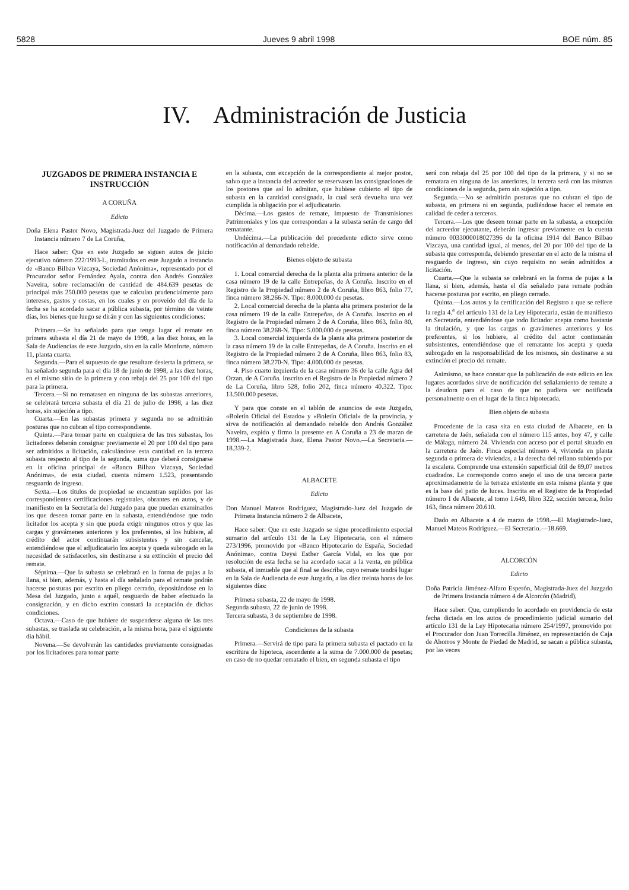5828 Jueves 9 abril 1998 BOE núm. 85
IV. Administración de Justicia
JUZGADOS DE PRIMERA INSTANCIA E INSTRUCCIÓN
A CORUÑA
Edicto
Doña Elena Pastor Novo, Magistrada-Juez del Juzgado de Primera Instancia número 7 de La Coruña,
Hace saber: Que en este Juzgado se siguen autos de juicio ejecutivo número 222/1993-L, tramitados en este Juzgado a instancia de «Banco Bilbao Vizcaya, Sociedad Anónima», representado por el Procurador señor Fernández Ayala, contra don Andrés González Naveira, sobre reclamación de cantidad de 484.639 pesetas de principal más 250.000 pesetas que se calculan prudencialmente para intereses, gastos y costas, en los cuales y en proveído del día de la fecha se ha acordado sacar a pública subasta, por término de veinte días, los bienes que luego se dirán y con las siguientes condiciones:
Primera.—Se ha señalado para que tenga lugar el remate en primera subasta el día 21 de mayo de 1998, a las diez horas, en la Sala de Audiencias de este Juzgado, sito en la calle Monforte, número 11, planta cuarta.
Segunda.—Para el supuesto de que resultare desierta la primera, se ha señalado segunda para el día 18 de junio de 1998, a las diez horas, en el mismo sitio de la primera y con rebaja del 25 por 100 del tipo para la primera.
Tercera.—Si no rematasen en ninguna de las subastas anteriores, se celebrará tercera subasta el día 21 de julio de 1998, a las diez horas, sin sujeción a tipo.
Cuarta.—En las subastas primera y segunda no se admitirán posturas que no cubran el tipo correspondiente.
Quinta.—Para tomar parte en cualquiera de las tres subastas, los licitadores deberán consignar previamente el 20 por 100 del tipo para ser admitidos a licitación, calculándose esta cantidad en la tercera subasta respecto al tipo de la segunda, suma que deberá consignarse en la oficina principal de «Banco Bilbao Vizcaya, Sociedad Anónima», de esta ciudad, cuenta número 1.523, presentando resguardo de ingreso.
Sexta.—Los títulos de propiedad se encuentran suplidos por las correspondientes certificaciones registrales, obrantes en autos, y de manifiesto en la Secretaría del Juzgado para que puedan examinarlos los que deseen tomar parte en la subasta, entendiéndose que todo licitador los acepta y sin que pueda exigir ningunos otros y que las cargas y gravámenes anteriores y los preferentes, si los hubiere, al crédito del actor continuarán subsistentes y sin cancelar, entendiéndose que el adjudicatario los acepta y queda subrogado en la necesidad de satisfacerlos, sin destinarse a su extinción el precio del remate.
Séptima.—Que la subasta se celebrará en la forma de pujas a la llana, si bien, además, y hasta el día señalado para el remate podrán hacerse posturas por escrito en pliego cerrado, depositándose en la Mesa del Juzgado, junto a aquél, resguardo de haber efectuado la consignación, y en dicho escrito constará la aceptación de dichas condiciones.
Octava.—Caso de que hubiere de suspenderse alguna de las tres subastas, se traslada su celebración, a la misma hora, para el siguiente día hábil.
Novena.—Se devolverán las cantidades previamente consignadas por los licitadores para tomar parte
en la subasta, con excepción de la correspondiente al mejor postor, salvo que a instancia del acreedor se reservasen las consignaciones de los postores que así lo admitan, que hubiese cubierto el tipo de subasta en la cantidad consignada, la cual será devuelta una vez cumplida la obligación por el adjudicatario.
Décima.—Los gastos de remate, Impuesto de Transmisiones Patrimoniales y los que correspondan a la subasta serán de cargo del rematante.
Undécima.—La publicación del precedente edicto sirve como notificación al demandado rebelde.
Bienes objeto de subasta
1. Local comercial derecha de la planta alta primera anterior de la casa número 19 de la calle Entrepeñas, de A Coruña. Inscrito en el Registro de la Propiedad número 2 de A Coruña, libro 863, folio 77, finca número 38.266-N. Tipo: 8.000.000 de pesetas.
2. Local comercial derecha de la planta alta primera posterior de la casa número 19 de la calle Entrepeñas, de A Coruña. Inscrito en el Registro de la Propiedad número 2 de A Coruña, libro 863, folio 80, finca número 38.268-N. Tipo: 5.000.000 de pesetas.
3. Local comercial izquierda de la planta alta primera posterior de la casa número 19 de la calle Entrepeñas, de A Coruña. Inscrito en el Registro de la Propiedad número 2 de A Coruña, libro 863, folio 83, finca número 38.270-N. Tipo: 4.000.000 de pesetas.
4. Piso cuarto izquierda de la casa número 36 de la calle Agra del Orzan, de A Coruña. Inscrito en el Registro de la Propiedad número 2 de La Coruña, libro 528, folio 202, finca número 40.322. Tipo: 13.500.000 pesetas.
Y para que conste en el tablón de anuncios de este Juzgado, «Boletín Oficial del Estado» y «Boletín Oficial» de la provincia, y sirva de notificación al demandado rebelde don Andrés González Naveira, expido y firmo la presente en A Coruña a 23 de marzo de 1998.—La Magistrada Juez, Elena Pastor Novo.—La Secretaria.—18.339-2.
ALBACETE
Edicto
Don Manuel Mateos Rodríguez, Magistrado-Juez del Juzgado de Primera Instancia número 2 de Albacete,
Hace saber: Que en este Juzgado se sigue procedimiento especial sumario del artículo 131 de la Ley Hipotecaria, con el número 273/1996, promovido por «Banco Hipotecario de España, Sociedad Anónima», contra Deysi Esther García Vidal, en los que por resolución de esta fecha se ha acordado sacar a la venta, en pública subasta, el inmueble que al final se describe, cuyo remate tendrá lugar en la Sala de Audiencia de este Juzgado, a las diez treinta horas de los siguientes días:
Primera subasta, 22 de mayo de 1998.
Segunda subasta, 22 de junio de 1998.
Tercera subasta, 3 de septiembre de 1998.
Condiciones de la subasta
Primera.—Servirá de tipo para la primera subasta el pactado en la escritura de hipoteca, ascendente a la suma de 7.000.000 de pesetas; en caso de no quedar rematado el bien, en segunda subasta el tipo
será con rebaja del 25 por 100 del tipo de la primera, y si no se rematara en ninguna de las anteriores, la tercera será con las mismas condiciones de la segunda, pero sin sujeción a tipo.
Segunda.—No se admitirán posturas que no cubran el tipo de subasta, en primera ni en segunda, pudiéndose hacer el remate en calidad de ceder a terceros.
Tercera.—Los que deseen tomar parte en la subasta, a excepción del acreedor ejecutante, deberán ingresar previamente en la cuenta número 0033000018027396 de la oficina 1914 del Banco Bilbao Vizcaya, una cantidad igual, al menos, del 20 por 100 del tipo de la subasta que corresponda, debiendo presentar en el acto de la misma el resguardo de ingreso, sin cuyo requisito no serán admitidos a licitación.
Cuarta.—Que la subasta se celebrará en la forma de pujas a la llana, si bien, además, hasta el día señalado para remate podrán hacerse posturas por escrito, en pliego cerrado.
Quinta.—Los autos y la certificación del Registro a que se refiere la regla 4.<sup>a</sup> del artículo 131 de la Ley Hipotecaria, están de manifiesto en Secretaría, entendiéndose que todo licitador acepta como bastante la titulación, y que las cargas o gravámenes anteriores y los preferentes, si los hubiere, al crédito del actor continuarán subsistentes, entendiéndose que el rematante los acepta y queda subrogado en la responsabilidad de los mismos, sin destinarse a su extinción el precio del remate.
Asimismo, se hace constar que la publicación de este edicto en los lugares acordados sirve de notificación del señalamiento de remate a la deudora para el caso de que no pudiera ser notificada personalmente o en el lugar de la finca hipotecada.
Bien objeto de subasta
Procedente de la casa sita en esta ciudad de Albacete, en la carretera de Jaén, señalada con el número 115 antes, hoy 47, y calle de Málaga, número 24. Vivienda con acceso por el portal situado en la carretera de Jaén. Finca especial número 4, vivienda en planta segunda o primera de viviendas, a la derecha del rellano subiendo por la escalera. Comprende una extensión superficial útil de 89,07 metros cuadrados. Le corresponde como anejo el uso de una tercera parte aproximadamente de la terraza existente en esta misma planta y que es la base del patio de luces. Inscrita en el Registro de la Propiedad número 1 de Albacete, al tomo 1.649, libro 322, sección tercera, folio 163, finca número 20.610.
Dado en Albacete a 4 de marzo de 1998.—El Magistrado-Juez, Manuel Mateos Rodríguez.—El Secretario.—18.669.
ALCORCÓN
Edicto
Doña Patricia Jiménez-Alfaro Esperón, Magistrada-Juez del Juzgado de Primera Instancia número 4 de Alcorcón (Madrid),
Hace saber: Que, cumpliendo lo acordado en providencia de esta fecha dictada en los autos de procedimiento judicial sumario del artículo 131 de la Ley Hipotecaria número 254/1997, promovido por el Procurador don Juan Torrecilla Jiménez, en representación de Caja de Ahorros y Monte de Piedad de Madrid, se sacan a pública subasta, por las veces